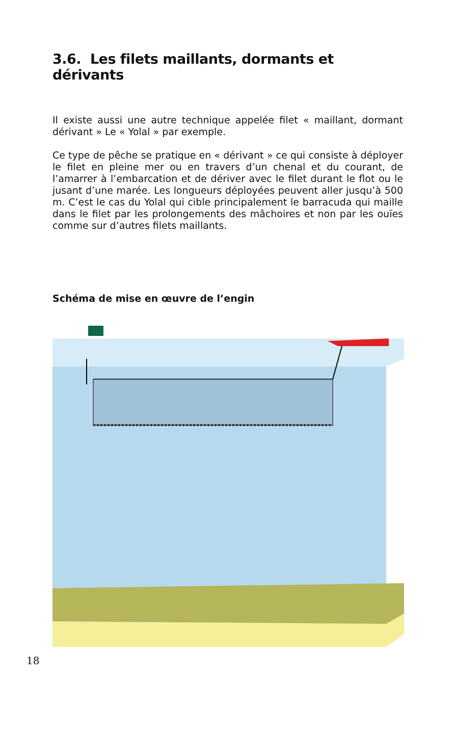3.6. Les filets maillants, dormants et dérivants
Il existe aussi une autre technique appelée filet « maillant, dormant dérivant » Le « Yolal » par exemple.
Ce type de pêche se pratique en « dérivant » ce qui consiste à déployer le filet en pleine mer ou en travers d’un chenal et du courant, de l’amarrer à l’embarcation et de dériver avec le filet durant le flot ou le jusant d’une marée. Les longueurs déployées peuvent aller jusqu’à 500 m. C’est le cas du Yolal qui cible principalement le barracuda qui maille dans le filet par les prolongements des mâchoires et non par les ouïes comme sur d’autres filets maillants.
Schéma de mise en œuvre de l’engin
18